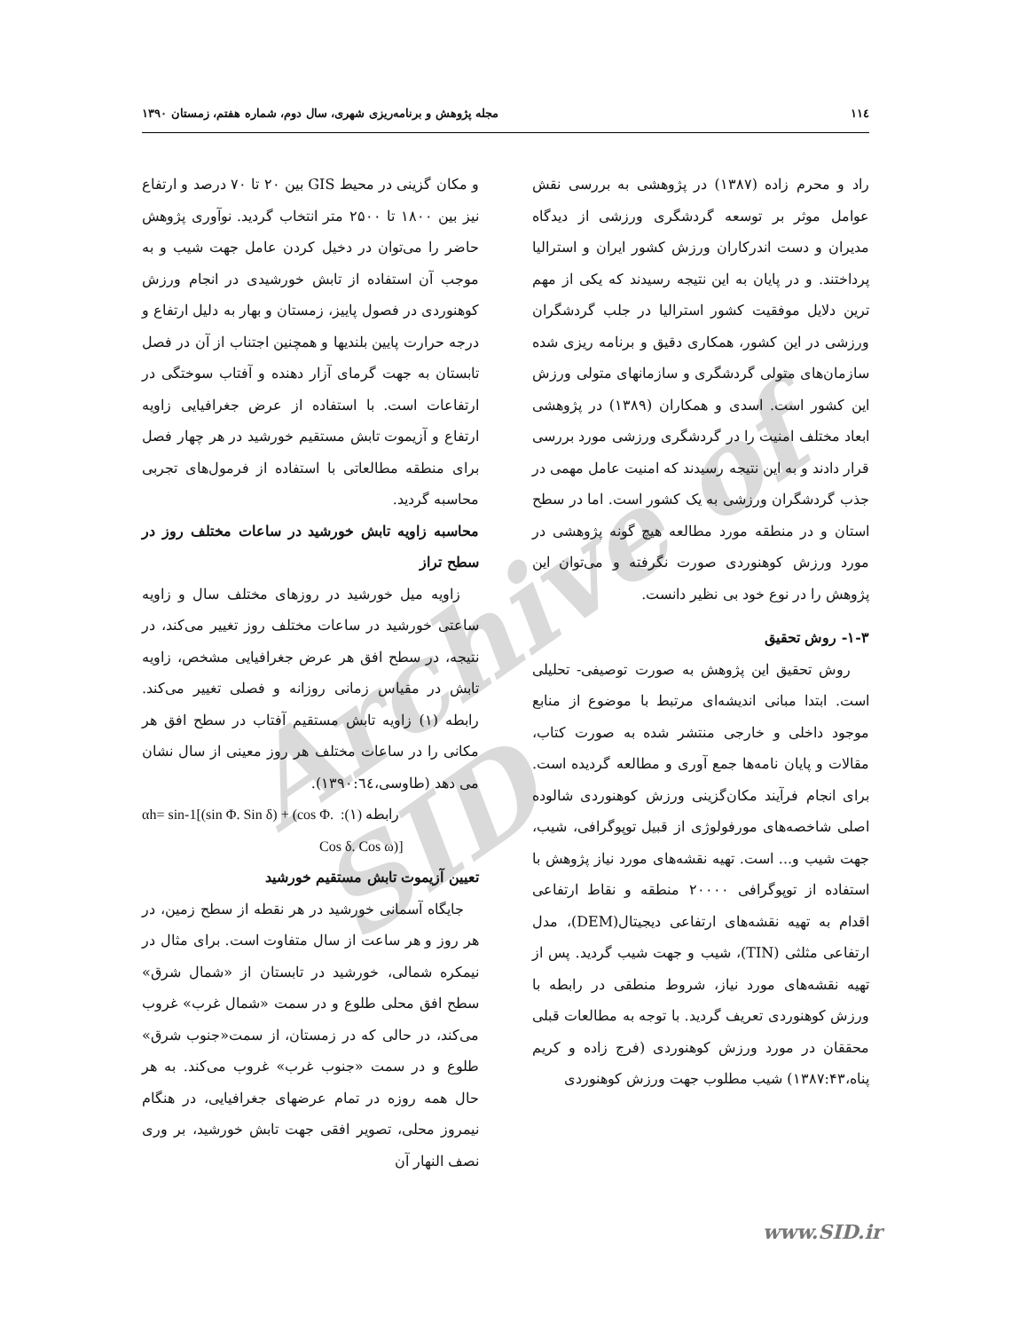Archive of SID
۱۱٤ مجله پژوهش و برنامه‌ریزی شهری، سال دوم، شماره هفتم، زمستان ۱۳۹۰
راد و محرم زاده (۱۳۸۷) در پژوهشی به بررسی نقش عوامل موثر بر توسعه گردشگری ورزشی از دیدگاه مدیران و دست اندرکاران ورزش کشور ایران و استرالیا پرداختند. و در پایان به این نتیجه رسیدند که یکی از مهم ترین دلایل موفقیت کشور استرالیا در جلب گردشگران ورزشی در این کشور، همکاری دقیق و برنامه ریزی شده سازمان‌های متولی گردشگری و سازمانهای متولی ورزش این کشور است. اسدی و همکاران (۱۳۸۹) در پژوهشی ابعاد مختلف امنیت را در گردشگری ورزشی مورد بررسی قرار دادند و به این نتیجه رسیدند که امنیت عامل مهمی در جذب گردشگران ورزشی به یک کشور است. اما در سطح استان و در منطقه مورد مطالعه هیچ گونه پژوهشی در مورد ورزش کوهنوردی صورت نگرفته و می‌توان این پژوهش را در نوع خود بی نظیر دانست.
۱-۳- روش تحقیق
روش تحقیق این پژوهش به صورت توصیفی- تحلیلی است. ابتدا مبانی اندیشه‌ای مرتبط با موضوع از منابع موجود داخلی و خارجی منتشر شده به صورت کتاب، مقالات و پایان نامه‌ها جمع آوری و مطالعه گردیده است. برای انجام فرآیند مکان‌گزینی ورزش کوهنوردی شالوده اصلی شاخصه‌های مورفولوژی از قبیل توپوگرافی، شیب، جهت شیب و... است. تهیه نقشه‌های مورد نیاز پژوهش با استفاده از توپوگرافی ۲۰۰۰۰ منطقه و نقاط ارتفاعی اقدام به تهیه نقشه‌های ارتفاعی دیجیتال(DEM)، مدل ارتفاعی مثلثی (TIN)، شیب و جهت شیب گردید. پس از تهیه نقشه‌های مورد نیاز، شروط منطقی در رابطه با ورزش کوهنوردی تعریف گردید. با توجه به مطالعات قبلی محققان در مورد ورزش کوهنوردی (فرج زاده و کریم پناه،۱۳۸۷:۴۳) شیب مطلوب جهت ورزش کوهنوردی
و مکان گزینی در محیط GIS بین ۲۰ تا ۷۰ درصد و ارتفاع نیز بین ۱۸۰۰ تا ۲۵۰۰ متر انتخاب گردید. نوآوری پژوهش حاضر را می‌توان در دخیل کردن عامل جهت شیب و به موجب آن استفاده از تابش خورشیدی در انجام ورزش کوهنوردی در فصول پاییز، زمستان و بهار به دلیل ارتفاع و درجه حرارت پایین بلندیها و همچنین اجتناب از آن در فصل تابستان به جهت گرمای آزار دهنده و آفتاب سوختگی در ارتفاعات است. با استفاده از عرض جغرافیایی زاویه ارتفاع و آزیموت تابش مستقیم خورشید در هر چهار فصل برای منطقه مطالعاتی با استفاده از فرمول‌های تجربی محاسبه گردید.
محاسبه زاویه تابش خورشید در ساعات مختلف روز در سطح تراز
زاویه میل خورشید در روزهای مختلف سال و زاویه ساعتی خورشید در ساعات مختلف روز تغییر می‌کند، در نتیجه، در سطح افق هر عرض جغرافیایی مشخص، زاویه تابش در مقیاس زمانی روزانه و فصلی تغییر می‌کند. رابطه (۱) زاویه تابش مستقیم آفتاب در سطح افق هر مکانی را در ساعات مختلف هر روز معینی از سال نشان می دهد (طاوسی،۱۳۹۰:٦٤).
αh= sin-1[(sin Φ. Sin δ) + (cos Φ. :(۱) رابطه
Cos δ. Cos ω)]
تعیین آزیموت تابش مستقیم خورشید
جایگاه آسمانی خورشید در هر نقطه از سطح زمین، در هر روز و هر ساعت از سال متفاوت است. برای مثال در نیمکره شمالی، خورشید در تابستان از «شمال شرق» سطح افق محلی طلوع و در سمت «شمال غرب» غروب می‌کند، در حالی که در زمستان، از سمت«جنوب شرق» طلوع و در سمت «جنوب غرب» غروب می‌کند. به هر حال همه روزه در تمام عرضهای جغرافیایی، در هنگام نیمروز محلی، تصویر افقی جهت تابش خورشید، بر وری نصف النهار آن
www.SID.ir